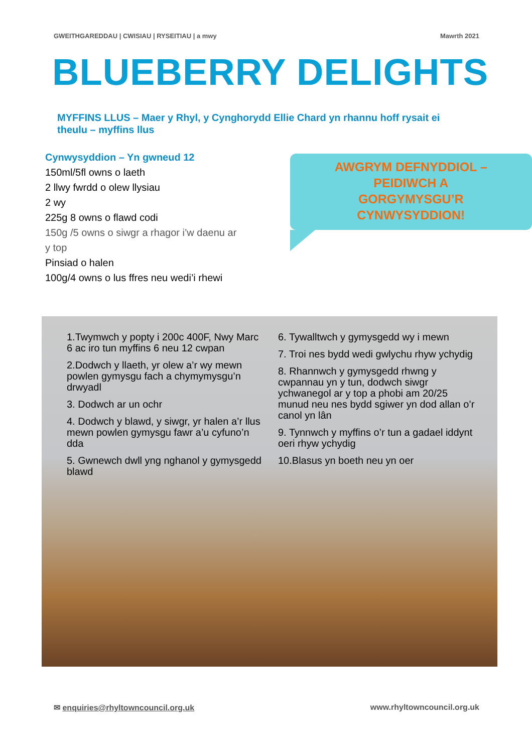GWEITHGAREDDAU | CWISIAU | RYSEITIAU | a mwy Mawrth 2021
BLUEBERRY DELIGHTS
MYFFINS LLUS – Maer y Rhyl, y Cynghorydd Ellie Chard yn rhannu hoff rysait ei theulu – myffins llus
Cynwysyddion – Yn gwneud 12
150ml/5fl owns o laeth
2 llwy fwrdd o olew llysiau
2 wy
225g 8 owns o flawd codi
150g /5 owns o siwgr a rhagor i’w daenu ar y top
Pinsiad o halen
100g/4 owns o lus ffres neu wedi’i rhewi
AWGRYM DEFNYDDIOL –
PEIDIWCH A
GORGYMYSGU’R
CYNWYSYDDION!
1.Twymwch y popty i 200c 400F, Nwy Marc 6 ac iro tun myffins 6 neu 12 cwpan
2.Dodwch y llaeth, yr olew a’r wy mewn powlen gymysgu fach a chymymysgu’n drwyadl
3. Dodwch ar un ochr
4. Dodwch y blawd, y siwgr, yr halen a’r llus mewn powlen gymysgu fawr a’u cyfuno’n dda
5. Gwnewch dwll yng nghanol y gymysgedd blawd
6. Tywalltwch y gymysgedd wy i mewn
7. Troi nes bydd wedi gwlychu rhyw ychydig
8. Rhannwch y gymysgedd rhwng y cwpannau yn y tun, dodwch siwgr ychwanegol ar y top a phobi am 20/25 munud neu nes bydd sgiwer yn dod allan o’r canol yn lân
9. Tynnwch y myffins o’r tun a gadael iddynt oeri rhyw ychydig
10.Blasus yn boeth neu yn oer
✉ enquiries@rhyltowncouncil.org.uk www.rhyltowncouncil.org.uk